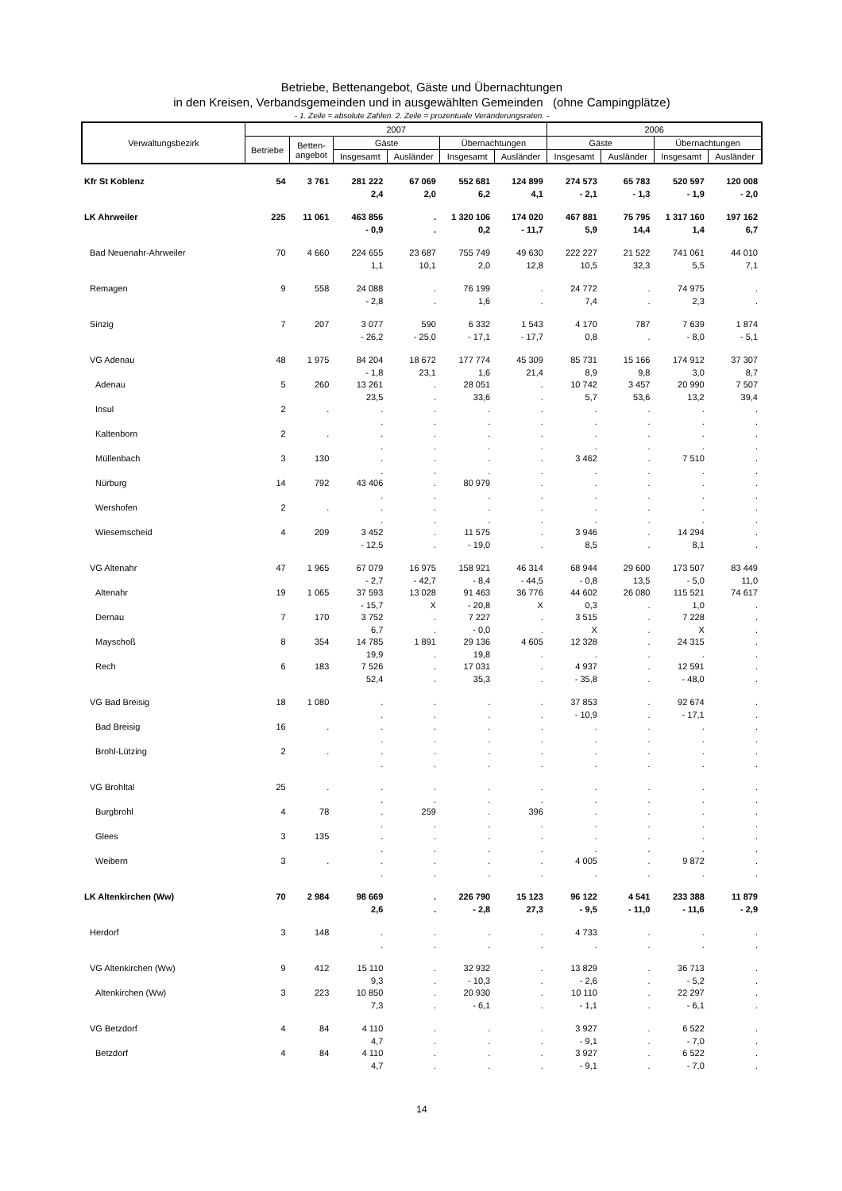Betriebe, Bettenangebot, Gäste und Übernachtungen
in den Kreisen, Verbandsgemeinden und in ausgewählten Gemeinden (ohne Campingplätze)
- 1. Zeile = absolute Zahlen. 2. Zeile = prozentuale Veränderungsraten. -
| Verwaltungsbezirk | 2007 | | | | | | 2006 | | | |
| --- | --- | --- | --- | --- | --- | --- | --- | --- | --- | --- |
| | Betriebe | Betten- angebot | Gäste | | Übernachtungen | | Gäste | | Übernachtungen | |
| | | | Insgesamt | Ausländer | Insgesamt | Ausländer | Insgesamt | Ausländer | Insgesamt | Ausländer |
| Kfr St Koblenz | 54 | 3 761 | 281 222 | 67 069 | 552 681 | 124 899 | 274 573 | 65 783 | 520 597 | 120 008 |
| | | | 2,4 | 2,0 | 6,2 | 4,1 | - 2,1 | - 1,3 | - 1,9 | - 2,0 |
| LK Ahrweiler | 225 | 11 061 | 463 856 | . | 1 320 106 | 174 020 | 467 881 | 75 795 | 1 317 160 | 197 162 |
| | | | - 0,9 | . | 0,2 | - 11,7 | 5,9 | 14,4 | 1,4 | 6,7 |
| Bad Neuenahr-Ahrweiler | 70 | 4 660 | 224 655 | 23 687 | 755 749 | 49 630 | 222 227 | 21 522 | 741 061 | 44 010 |
| | | | 1,1 | 10,1 | 2,0 | 12,8 | 10,5 | 32,3 | 5,5 | 7,1 |
| Remagen | 9 | 558 | 24 088 | . | 76 199 | . | 24 772 | . | 74 975 | . |
| | | | - 2,8 | . | 1,6 | . | 7,4 | . | 2,3 | . |
| Sinzig | 7 | 207 | 3 077 | 590 | 6 332 | 1 543 | 4 170 | 787 | 7 639 | 1 874 |
| | | | - 26,2 | - 25,0 | - 17,1 | - 17,7 | 0,8 | . | - 8,0 | - 5,1 |
| VG Adenau | 48 | 1 975 | 84 204 | 18 672 | 177 774 | 45 309 | 85 731 | 15 166 | 174 912 | 37 307 |
| | | | - 1,8 | 23,1 | 1,6 | 21,4 | 8,9 | 9,8 | 3,0 | 8,7 |
| Adenau | 5 | 260 | 13 261 | . | 28 051 | . | 10 742 | 3 457 | 20 990 | 7 507 |
| | | | 23,5 | . | 33,6 | . | 5,7 | 53,6 | 13,2 | 39,4 |
| Insul | 2 | . | . | . | . | . | . | . | . | . |
| | | | . | . | . | . | . | . | . | . |
| Kaltenborn | 2 | . | . | . | . | . | . | . | . | . |
| | | | . | . | . | . | . | . | . | . |
| Müllenbach | 3 | 130 | . | . | . | . | 3 462 | . | 7 510 | . |
| | | | . | . | . | . | . | . | . | . |
| Nürburg | 14 | 792 | 43 406 | . | 80 979 | . | . | . | . | . |
| | | | . | . | . | . | . | . | . | . |
| Wershofen | 2 | . | . | . | . | . | . | . | . | . |
| | | | . | . | . | . | . | . | . | . |
| Wiesemscheid | 4 | 209 | 3 452 | . | 11 575 | . | 3 946 | . | 14 294 | . |
| | | | - 12,5 | . | - 19,0 | . | 8,5 | . | 8,1 | . |
| VG Altenahr | 47 | 1 965 | 67 079 | 16 975 | 158 921 | 46 314 | 68 944 | 29 600 | 173 507 | 83 449 |
| | | | - 2,7 | - 42,7 | - 8,4 | - 44,5 | - 0,8 | 13,5 | - 5,0 | 11,0 |
| Altenahr | 19 | 1 065 | 37 593 | 13 028 | 91 463 | 36 776 | 44 602 | 26 080 | 115 521 | 74 617 |
| | | | - 15,7 | X | - 20,8 | X | 0,3 | . | 1,0 | . |
| Dernau | 7 | 170 | 3 752 | . | 7 227 | . | 3 515 | . | 7 228 | . |
| | | | 6,7 | . | - 0,0 | . | X | . | X | . |
| Mayschoß | 8 | 354 | 14 785 | 1 891 | 29 136 | 4 605 | 12 328 | . | 24 315 | . |
| | | | 19,9 | . | 19,8 | . | . | . | . | . |
| Rech | 6 | 183 | 7 526 | . | 17 031 | . | 4 937 | . | 12 591 | . |
| | | | 52,4 | . | 35,3 | . | - 35,8 | . | - 48,0 | . |
| VG Bad Breisig | 18 | 1 080 | . | . | . | . | 37 853 | . | 92 674 | . |
| | | | . | . | . | . | - 10,9 | . | - 17,1 | . |
| Bad Breisig | 16 | . | . | . | . | . | . | . | . | . |
| | | | . | . | . | . | . | . | . | . |
| Brohl-Lützing | 2 | . | . | . | . | . | . | . | . | . |
| | | | . | . | . | . | . | . | . | . |
| VG Brohltal | 25 | . | . | . | . | . | . | . | . | . |
| | | | . | . | . | . | . | . | . | . |
| Burgbrohl | 4 | 78 | . | 259 | . | 396 | . | . | . | . |
| | | | . | . | . | . | . | . | . | . |
| Glees | 3 | 135 | . | . | . | . | . | . | . | . |
| | | | . | . | . | . | . | . | . | . |
| Weibern | 3 | . | . | . | . | . | 4 005 | . | 9 872 | . |
| | | | . | . | . | . | . | . | . | . |
| LK Altenkirchen (Ww) | 70 | 2 984 | 98 669 | . | 226 790 | 15 123 | 96 122 | 4 541 | 233 388 | 11 879 |
| | | | 2,6 | . | - 2,8 | 27,3 | - 9,5 | - 11,0 | - 11,6 | - 2,9 |
| Herdorf | 3 | 148 | . | . | . | . | 4 733 | . | . | . |
| | | | . | . | . | . | . | . | . | . |
| VG Altenkirchen (Ww) | 9 | 412 | 15 110 | . | 32 932 | . | 13 829 | . | 36 713 | . |
| | | | 9,3 | . | - 10,3 | . | - 2,6 | . | - 5,2 | . |
| Altenkirchen (Ww) | 3 | 223 | 10 850 | . | 20 930 | . | 10 110 | . | 22 297 | . |
| | | | 7,3 | . | - 6,1 | . | - 1,1 | . | - 6,1 | . |
| VG Betzdorf | 4 | 84 | 4 110 | . | . | . | 3 927 | . | 6 522 | . |
| | | | 4,7 | . | . | . | - 9,1 | . | - 7,0 | . |
| Betzdorf | 4 | 84 | 4 110 | . | . | . | 3 927 | . | 6 522 | . |
| | | | 4,7 | . | . | . | - 9,1 | . | - 7,0 | . |
14